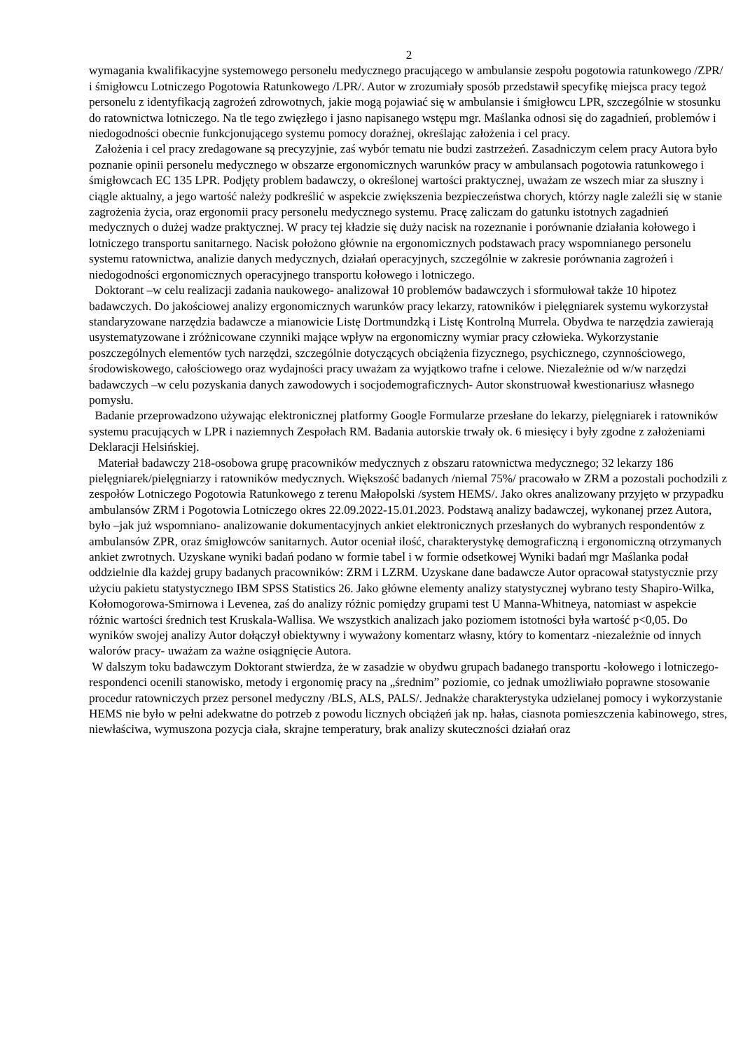2
wymagania kwalifikacyjne systemowego personelu medycznego pracującego w ambulansie zespołu pogotowia ratunkowego /ZPR/ i śmigłowcu Lotniczego Pogotowia Ratunkowego /LPR/. Autor w zrozumiały sposób przedstawił specyfikę miejsca pracy tegoż personelu z identyfikacją zagrożeń zdrowotnych, jakie mogą pojawiać się w ambulansie i śmigłowcu LPR, szczególnie w stosunku do ratownictwa lotniczego. Na tle tego zwięzłego i jasno napisanego wstępu mgr. Maślanka odnosi się do zagadnień, problemów i niedogodności obecnie funkcjonującego systemu pomocy doraźnej, określając założenia i cel pracy.
Założenia i cel pracy zredagowane są precyzyjnie, zaś wybór tematu nie budzi zastrzeżeń. Zasadniczym celem pracy Autora było poznanie opinii personelu medycznego w obszarze ergonomicznych warunków pracy w ambulansach pogotowia ratunkowego i śmigłowcach EC 135 LPR. Podjęty problem badawczy, o określonej wartości praktycznej, uważam ze wszech miar za słuszny i ciągle aktualny, a jego wartość należy podkreślić w aspekcie zwiększenia bezpieczeństwa chorych, którzy nagle zaleźli się w stanie zagrożenia życia, oraz ergonomii pracy personelu medycznego systemu. Pracę zaliczam do gatunku istotnych zagadnień medycznych o dużej wadze praktycznej. W pracy tej kładzie się duży nacisk na rozeznanie i porównanie działania kołowego i lotniczego transportu sanitarnego. Nacisk położono głównie na ergonomicznych podstawach pracy wspomnianego personelu systemu ratownictwa, analizie danych medycznych, działań operacyjnych, szczególnie w zakresie porównania zagrożeń i niedogodności ergonomicznych operacyjnego transportu kołowego i lotniczego.
Doktorant –w celu realizacji zadania naukowego- analizował 10 problemów badawczych i sformułował także 10 hipotez badawczych. Do jakościowej analizy ergonomicznych warunków pracy lekarzy, ratowników i pielęgniarek systemu wykorzystał standaryzowane narzędzia badawcze a mianowicie Listę Dortmundzką i Listę Kontrolną Murrela. Obydwa te narzędzia zawierają usystematyzowane i zróżnicowane czynniki mające wpływ na ergonomiczny wymiar pracy człowieka. Wykorzystanie poszczególnych elementów tych narzędzi, szczególnie dotyczących obciążenia fizycznego, psychicznego, czynnościowego, środowiskowego, całościowego oraz wydajności pracy uważam za wyjątkowo trafne i celowe. Niezależnie od w/w narzędzi badawczych –w celu pozyskania danych zawodowych i socjodemograficznych- Autor skonstruował kwestionariusz własnego pomysłu.
Badanie przeprowadzono używając elektronicznej platformy Google Formularze przesłane do lekarzy, pielęgniarek i ratowników systemu pracujących w LPR i naziemnych Zespołach RM. Badania autorskie trwały ok. 6 miesięcy i były zgodne z założeniami Deklaracji Helsińskiej.
Materiał badawczy 218-osobowa grupę pracowników medycznych z obszaru ratownictwa medycznego; 32 lekarzy 186 pielęgniarek/pielęgniarzy i ratowników medycznych. Większość badanych /niemal 75%/ pracowało w ZRM a pozostali pochodzili z zespołów Lotniczego Pogotowia Ratunkowego z terenu Małopolski /system HEMS/. Jako okres analizowany przyjęto w przypadku ambulansów ZRM i Pogotowia Lotniczego okres 22.09.2022-15.01.2023. Podstawą analizy badawczej, wykonanej przez Autora, było –jak już wspomniano- analizowanie dokumentacyjnych ankiet elektronicznych przesłanych do wybranych respondentów z ambulansów ZPR, oraz śmigłowców sanitarnych. Autor oceniał ilość, charakterystykę demograficzną i ergonomiczną otrzymanych ankiet zwrotnych. Uzyskane wyniki badań podano w formie tabel i w formie odsetkowej Wyniki badań mgr Maślanka podał oddzielnie dla każdej grupy badanych pracowników: ZRM i LZRM. Uzyskane dane badawcze Autor opracował statystycznie przy użyciu pakietu statystycznego IBM SPSS Statistics 26. Jako główne elementy analizy statystycznej wybrano testy Shapiro-Wilka, Kołomogorowa-Smirnowa i Levenea, zaś do analizy różnic pomiędzy grupami test U Manna-Whitneya, natomiast w aspekcie różnic wartości średnich test Kruskala-Wallisa. We wszystkich analizach jako poziomem istotności była wartość p<0,05. Do wyników swojej analizy Autor dołączył obiektywny i wyważony komentarz własny, który to komentarz -niezależnie od innych walorów pracy- uważam za ważne osiągnięcie Autora.
W dalszym toku badawczym Doktorant stwierdza, że w zasadzie w obydwu grupach badanego transportu -kołowego i lotniczego- respondenci ocenili stanowisko, metody i ergonomię pracy na „średnim” poziomie, co jednak umożliwiało poprawne stosowanie procedur ratowniczych przez personel medyczny /BLS, ALS, PALS/. Jednakże charakterystyka udzielanej pomocy i wykorzystanie HEMS nie było w pełni adekwatne do potrzeb z powodu licznych obciążeń jak np. hałas, ciasnota pomieszczenia kabinowego, stres, niewłaściwa, wymuszona pozycja ciała, skrajne temperatury, brak analizy skuteczności działań oraz